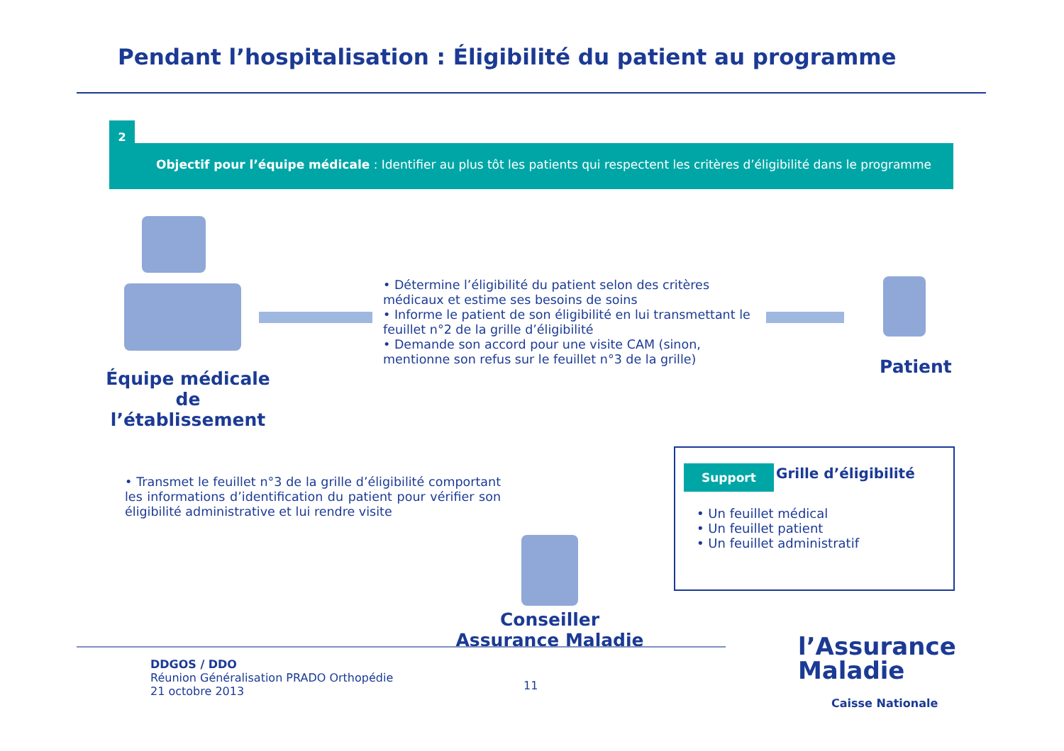Pendant l’hospitalisation : Éligibilité du patient au programme
2
Objectif pour l’équipe médicale : Identifier au plus tôt les patients qui respectent les critères d’éligibilité dans le programme
Équipe médicale de l’établissement
• Détermine l’éligibilité du patient selon des critères médicaux et estime ses besoins de soins
• Informe le patient de son éligibilité en lui transmettant le feuillet n°2 de la grille d’éligibilité
• Demande son accord pour une visite CAM (sinon, mentionne son refus sur le feuillet n°3 de la grille)
Patient
• Transmet le feuillet n°3 de la grille d’éligibilité comportant les informations d’identification du patient pour vérifier son éligibilité administrative et lui rendre visite
Conseiller Assurance Maladie
Support Grille d’éligibilité
• Un feuillet médical
• Un feuillet patient
• Un feuillet administratif
DDGOS / DDO
Réunion Généralisation PRADO Orthopédie
21 octobre 2013
11
l’Assurance
Maladie
Caisse Nationale